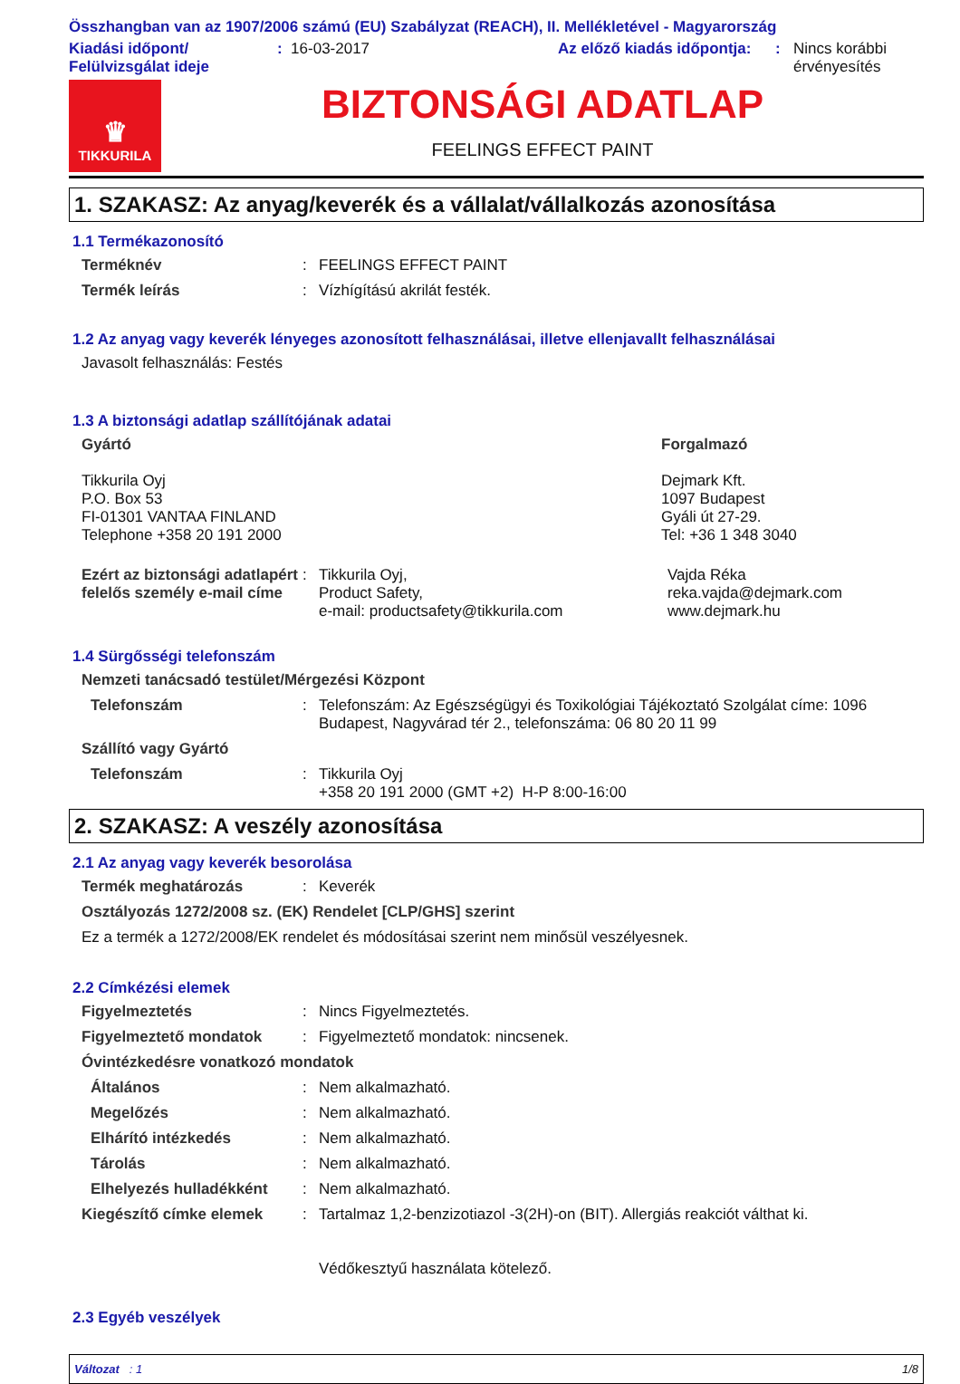Összhangban van az 1907/2006 számú (EU) Szabályzat (REACH), II. Mellékletével - Magyarország
Kiadási időpont/
Felülvizsgálat ideje
: 16-03-2017 Az előző kiadás időpontja:
: Nincs korábbi
érvényesítés
♛
TIKKURILA
BIZTONSÁGI ADATLAP
FEELINGS EFFECT PAINT
1. SZAKASZ: Az anyag/keverék és a vállalat/vállalkozás azonosítása
1.1 Termékazonosító
Terméknév : FEELINGS EFFECT PAINT
Termék leírás : Vízhígítású akrilát festék.
1.2 Az anyag vagy keverék lényeges azonosított felhasználásai, illetve ellenjavallt felhasználásai
Javasolt felhasználás: Festés
1.3 A biztonsági adatlap szállítójának adatai
Gyártó
Tikkurila Oyj
P.O. Box 53
FI-01301 VANTAA FINLAND
Telephone +358 20 191 2000
Forgalmazó
Dejmark Kft.
1097 Budapest
Gyáli út 27-29.
Tel: +36 1 348 3040
Ezért az biztonsági adatlapért felelős személy e-mail címe
: Tikkurila Oyj,
Product Safety,
e-mail: productsafety@tikkurila.com
Vajda Réka
reka.vajda@dejmark.com
www.dejmark.hu
1.4 Sürgősségi telefonszám
Nemzeti tanácsadó testület/Mérgezési Központ
Telefonszám : Telefonszám: Az Egészségügyi és Toxikológiai Tájékoztató Szolgálat címe: 1096 Budapest, Nagyvárad tér 2., telefonszáma: 06 80 20 11 99
Szállító vagy Gyártó
Telefonszám : Tikkurila Oyj
+358 20 191 2000 (GMT +2) H-P 8:00-16:00
2. SZAKASZ: A veszély azonosítása
2.1 Az anyag vagy keverék besorolása
Termék meghatározás : Keverék
Osztályozás 1272/2008 sz. (EK) Rendelet [CLP/GHS] szerint
Ez a termék a 1272/2008/EK rendelet és módosításai szerint nem minősül veszélyesnek.
2.2 Címkézési elemek
Figyelmeztetés : Nincs Figyelmeztetés.
Figyelmeztető mondatok : Figyelmeztető mondatok: nincsenek.
Óvintézkedésre vonatkozó mondatok
Általános : Nem alkalmazható.
Megelőzés : Nem alkalmazható.
Elhárító intézkedés : Nem alkalmazható.
Tárolás : Nem alkalmazható.
Elhelyezés hulladékként
: Nem alkalmazható.
Kiegészítő címke elemek : Tartalmaz 1,2-benzizotiazol -3(2H)-on (BIT). Allergiás reakciót válthat ki.
Védőkesztyű használata kötelező.
2.3 Egyéb veszélyek
Változat : 1 1/8